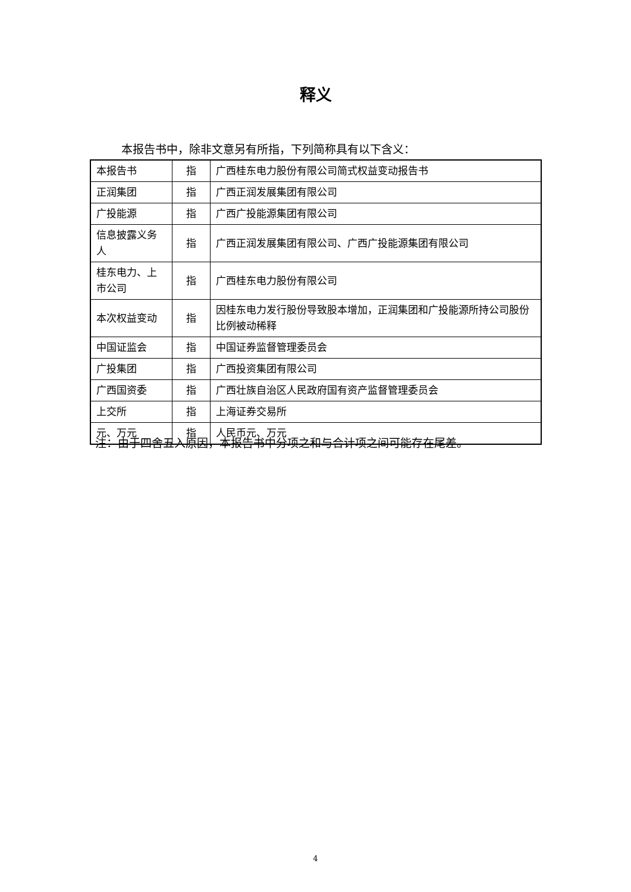释义
本报告书中，除非文意另有所指，下列简称具有以下含义：
| 本报告书 | 指 | 广西桂东电力股份有限公司简式权益变动报告书 |
| 正润集团 | 指 | 广西正润发展集团有限公司 |
| 广投能源 | 指 | 广西广投能源集团有限公司 |
| 信息披露义务人 | 指 | 广西正润发展集团有限公司、广西广投能源集团有限公司 |
| 桂东电力、上市公司 | 指 | 广西桂东电力股份有限公司 |
| 本次权益变动 | 指 | 因桂东电力发行股份导致股本增加，正润集团和广投能源所持公司股份比例被动稀释 |
| 中国证监会 | 指 | 中国证券监督管理委员会 |
| 广投集团 | 指 | 广西投资集团有限公司 |
| 广西国资委 | 指 | 广西壮族自治区人民政府国有资产监督管理委员会 |
| 上交所 | 指 | 上海证券交易所 |
| 元、万元 | 指 | 人民币元、万元 |
注：由于四舍五入原因，本报告书中分项之和与合计项之间可能存在尾差。
4